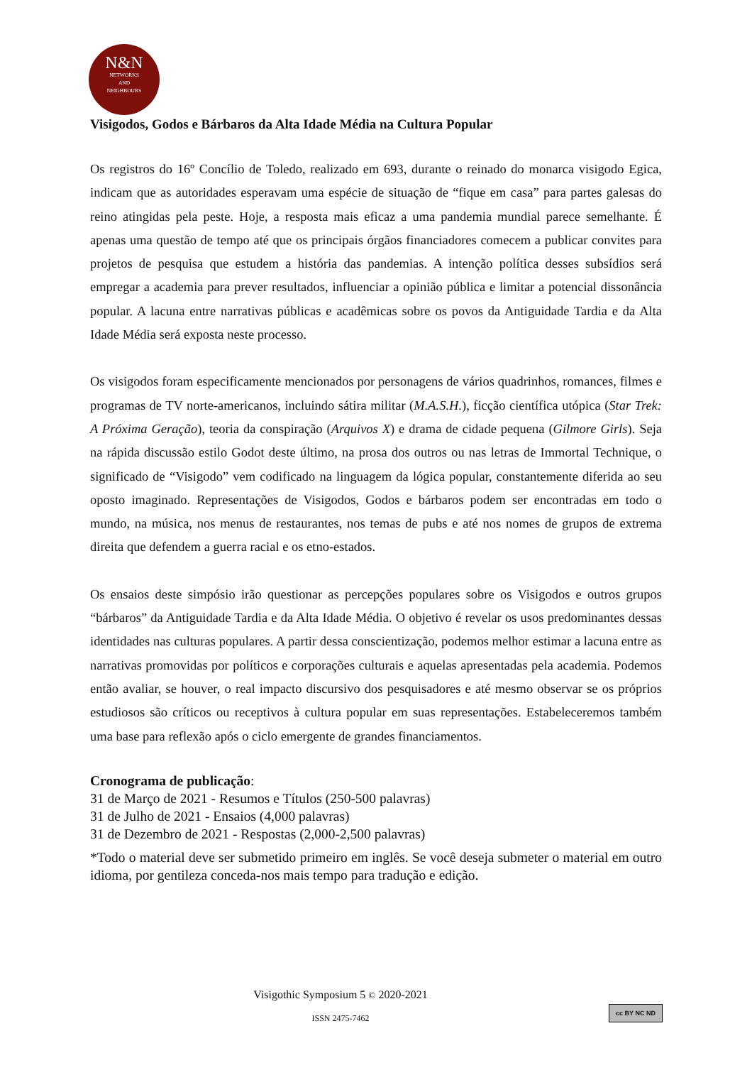N&N
NETWORKS
AND
NEIGHBOURS
Visigodos, Godos e Bárbaros da Alta Idade Média na Cultura Popular
Os registros do 16º Concílio de Toledo, realizado em 693, durante o reinado do monarca visigodo Egica, indicam que as autoridades esperavam uma espécie de situação de “fique em casa” para partes galesas do reino atingidas pela peste. Hoje, a resposta mais eficaz a uma pandemia mundial parece semelhante. É apenas uma questão de tempo até que os principais órgãos financiadores comecem a publicar convites para projetos de pesquisa que estudem a história das pandemias. A intenção política desses subsídios será empregar a academia para prever resultados, influenciar a opinião pública e limitar a potencial dissonância popular. A lacuna entre narrativas públicas e acadêmicas sobre os povos da Antiguidade Tardia e da Alta Idade Média será exposta neste processo.
Os visigodos foram especificamente mencionados por personagens de vários quadrinhos, romances, filmes e programas de TV norte-americanos, incluindo sátira militar (M.A.S.H.), ficção científica utópica (Star Trek: A Próxima Geração), teoria da conspiração (Arquivos X) e drama de cidade pequena (Gilmore Girls). Seja na rápida discussão estilo Godot deste último, na prosa dos outros ou nas letras de Immortal Technique, o significado de “Visigodo” vem codificado na linguagem da lógica popular, constantemente diferida ao seu oposto imaginado. Representações de Visigodos, Godos e bárbaros podem ser encontradas em todo o mundo, na música, nos menus de restaurantes, nos temas de pubs e até nos nomes de grupos de extrema direita que defendem a guerra racial e os etno-estados.
Os ensaios deste simpósio irão questionar as percepções populares sobre os Visigodos e outros grupos “bárbaros” da Antiguidade Tardia e da Alta Idade Média. O objetivo é revelar os usos predominantes dessas identidades nas culturas populares. A partir dessa conscientização, podemos melhor estimar a lacuna entre as narrativas promovidas por políticos e corporações culturais e aquelas apresentadas pela academia. Podemos então avaliar, se houver, o real impacto discursivo dos pesquisadores e até mesmo observar se os próprios estudiosos são críticos ou receptivos à cultura popular em suas representações. Estabeleceremos também uma base para reflexão após o ciclo emergente de grandes financiamentos.
Cronograma de publicação:
31 de Março de 2021 - Resumos e Títulos (250-500 palavras)
31 de Julho de 2021 - Ensaios (4,000 palavras)
31 de Dezembro de 2021 - Respostas (2,000-2,500 palavras)
*Todo o material deve ser submetido primeiro em inglês. Se você deseja submeter o material em outro idioma, por gentileza conceda-nos mais tempo para tradução e edição.
Visigothic Symposium 5 © 2020-2021
ISSN 2475-7462
cc BY NC ND